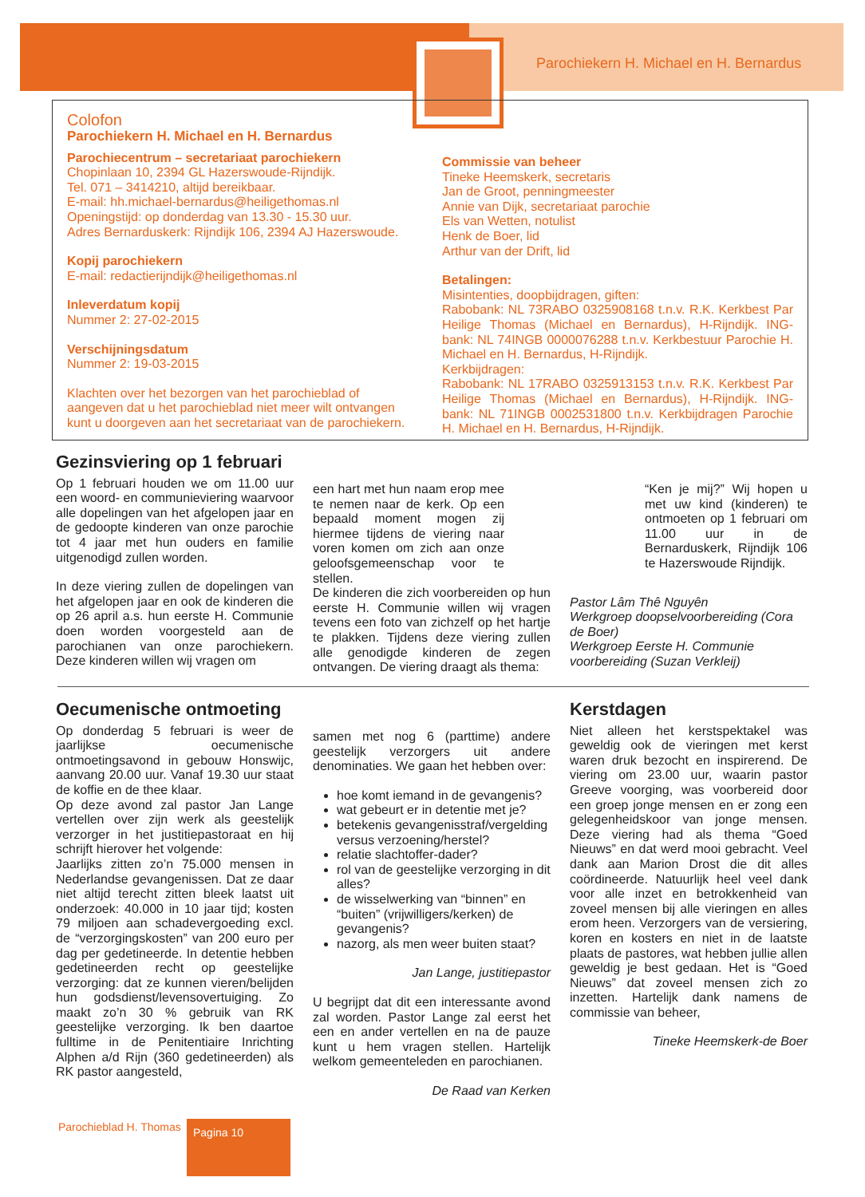Parochiekern H. Michael en H. Bernardus
Colofon
Parochiekern H. Michael en H. Bernardus
Parochiecentrum – secretariaat parochiekern
Chopinlaan 10, 2394 GL Hazerswoude-Rijndijk.
Tel. 071 – 3414210, altijd bereikbaar.
E-mail: hh.michael-bernardus@heiligethomas.nl
Openingstijd: op donderdag van 13.30 - 15.30 uur.
Adres Bernarduskerk: Rijndijk 106, 2394 AJ Hazerswoude.
Kopij parochiekern
E-mail: redactierijndijk@heiligethomas.nl
Inleverdatum kopij
Nummer 2: 27-02-2015
Verschijningsdatum
Nummer 2: 19-03-2015
Klachten over het bezorgen van het parochieblad of aangeven dat u het parochieblad niet meer wilt ontvangen kunt u doorgeven aan het secretariaat van de parochiekern.
Commissie van beheer
Tineke Heemskerk, secretaris
Jan de Groot, penningmeester
Annie van Dijk, secretariaat parochie
Els van Wetten, notulist
Henk de Boer, lid
Arthur van der Drift, lid
Betalingen:
Misintenties, doopbijdragen, giften:
Rabobank: NL 73RABO 0325908168 t.n.v. R.K. Kerkbest Par Heilige Thomas (Michael en Bernardus), H-Rijndijk. ING-bank: NL 74INGB 0000076288 t.n.v. Kerkbestuur Parochie H. Michael en H. Bernardus, H-Rijndijk.
Kerkbijdragen:
Rabobank: NL 17RABO 0325913153 t.n.v. R.K. Kerkbest Par Heilige Thomas (Michael en Bernardus), H-Rijndijk. ING-bank: NL 71INGB 0002531800 t.n.v. Kerkbijdragen Parochie H. Michael en H. Bernardus, H-Rijndijk.
Gezinsviering op 1 februari
Op 1 februari houden we om 11.00 uur een woord- en communieviering waarvoor alle dopelingen van het afgelopen jaar en de gedoopte kinderen van onze parochie tot 4 jaar met hun ouders en familie uitgenodigd zullen worden.
In deze viering zullen de dopelingen van het afgelopen jaar en ook de kinderen die op 26 april a.s. hun eerste H. Communie doen worden voorgesteld aan de parochianen van onze parochiekern. Deze kinderen willen wij vragen om
een hart met hun naam erop mee te nemen naar de kerk. Op een bepaald moment mogen zij hiermee tijdens de viering naar voren komen om zich aan onze geloofsgemeenschap voor te stellen.
De kinderen die zich voorbereiden op hun eerste H. Communie willen wij vragen tevens een foto van zichzelf op het hartje te plakken. Tijdens deze viering zullen alle genodigde kinderen de zegen ontvangen. De viering draagt als thema:
“Ken je mij?” Wij hopen u met uw kind (kinderen) te ontmoeten op 1 februari om 11.00 uur in de Bernarduskerk, Rijndijk 106 te Hazerswoude Rijndijk.
Pastor Lâm Thê Nguyên
Werkgroep doopselvoorbereiding (Cora de Boer)
Werkgroep Eerste H. Communie voorbereiding (Suzan Verkleij)
Oecumenische ontmoeting
Op donderdag 5 februari is weer de jaarlijkse oecumenische ontmoetingsavond in gebouw Honswijc, aanvang 20.00 uur. Vanaf 19.30 uur staat de koffie en de thee klaar.
Op deze avond zal pastor Jan Lange vertellen over zijn werk als geestelijk verzorger in het justitiepastoraat en hij schrijft hierover het volgende:
Jaarlijks zitten zo’n 75.000 mensen in Nederlandse gevangenissen. Dat ze daar niet altijd terecht zitten bleek laatst uit onderzoek: 40.000 in 10 jaar tijd; kosten 79 miljoen aan schadevergoeding excl. de “verzorgingskosten” van 200 euro per dag per gedetineerde. In detentie hebben gedetineerden recht op geestelijke verzorging: dat ze kunnen vieren/belijden hun godsdienst/levensovertuiging. Zo maakt zo’n 30 % gebruik van RK geestelijke verzorging. Ik ben daartoe fulltime in de Penitentiaire Inrichting Alphen a/d Rijn (360 gedetineerden) als RK pastor aangesteld,
samen met nog 6 (parttime) andere geestelijk verzorgers uit andere denominaties. We gaan het hebben over:
hoe komt iemand in de gevangenis?
wat gebeurt er in detentie met je?
betekenis gevangenisstraf/vergelding versus verzoening/herstel?
relatie slachtoffer-dader?
rol van de geestelijke verzorging in dit alles?
de wisselwerking van “binnen” en “buiten” (vrijwilligers/kerken) de gevangenis?
nazorg, als men weer buiten staat?
Jan Lange, justitiepastor
U begrijpt dat dit een interessante avond zal worden. Pastor Lange zal eerst het een en ander vertellen en na de pauze kunt u hem vragen stellen. Hartelijk welkom gemeenteleden en parochianen.
De Raad van Kerken
Kerstdagen
Niet alleen het kerstspektakel was geweldig ook de vieringen met kerst waren druk bezocht en inspirerend. De viering om 23.00 uur, waarin pastor Greeve voorging, was voorbereid door een groep jonge mensen en er zong een gelegenheidskoor van jonge mensen. Deze viering had als thema “Goed Nieuws” en dat werd mooi gebracht. Veel dank aan Marion Drost die dit alles coördineerde. Natuurlijk heel veel dank voor alle inzet en betrokkenheid van zoveel mensen bij alle vieringen en alles erom heen. Verzorgers van de versiering, koren en kosters en niet in de laatste plaats de pastores, wat hebben jullie allen geweldig je best gedaan. Het is “Goed Nieuws” dat zoveel mensen zich zo inzetten. Hartelijk dank namens de commissie van beheer,
Tineke Heemskerk-de Boer
Parochieblad H. Thomas Pagina 10